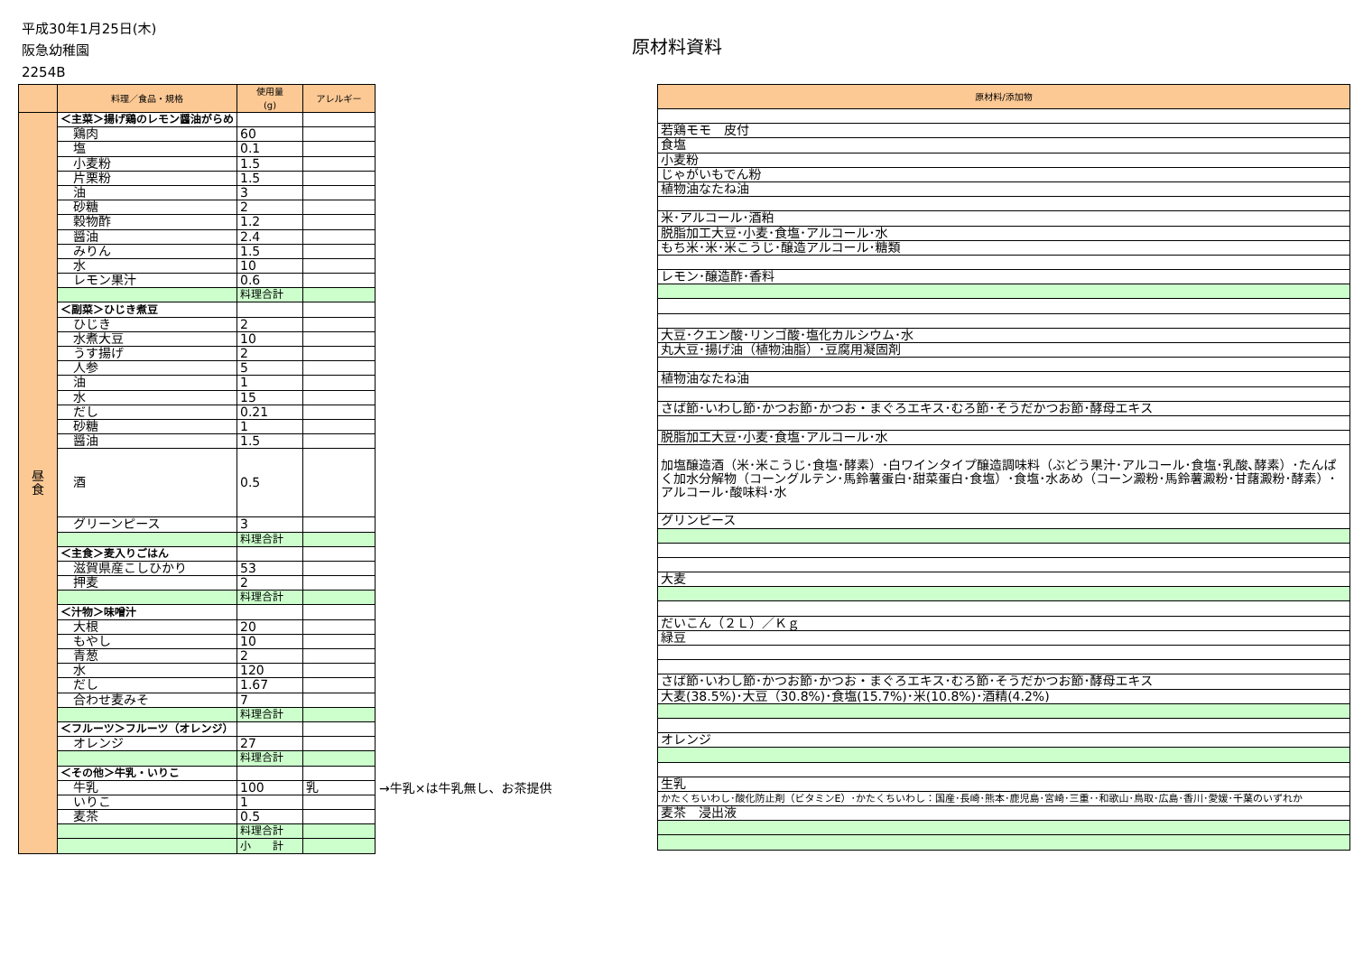平成30年1月25日(木)
阪急幼稚園
2254B
原材料資料
| | 料理／食品・規格 | 使用量 (g) | アレルギー |
| --- | --- | --- | --- |
| 昼 食 | ＜主菜＞揚げ鶏のレモン醤油がらめ | | |
| | 鶏肉 | 60 | |
| | 塩 | 0.1 | |
| | 小麦粉 | 1.5 | |
| | 片栗粉 | 1.5 | |
| | 油 | 3 | |
| | 砂糖 | 2 | |
| | 穀物酢 | 1.2 | |
| | 醤油 | 2.4 | |
| | みりん | 1.5 | |
| | 水 | 10 | |
| | レモン果汁 | 0.6 | |
| | | 料理合計 | |
| | ＜副菜＞ひじき煮豆 | | |
| | ひじき | 2 | |
| | 水煮大豆 | 10 | |
| | うす揚げ | 2 | |
| | 人参 | 5 | |
| | 油 | 1 | |
| | 水 | 15 | |
| | だし | 0.21 | |
| | 砂糖 | 1 | |
| | 醤油 | 1.5 | |
| | 酒 | 0.5 | |
| | グリーンピース | 3 | |
| | | 料理合計 | |
| | ＜主食＞麦入りごはん | | |
| | 滋賀県産こしひかり | 53 | |
| | 押麦 | 2 | |
| | | 料理合計 | |
| | ＜汁物＞味噌汁 | | |
| | 大根 | 20 | |
| | もやし | 10 | |
| | 青葱 | 2 | |
| | 水 | 120 | |
| | だし | 1.67 | |
| | 合わせ麦みそ | 7 | |
| | | 料理合計 | |
| | ＜フルーツ＞フルーツ（オレンジ） | | |
| | オレンジ | 27 | |
| | | 料理合計 | |
| | ＜その他＞牛乳・いりこ | | |
| | 牛乳 | 100 | 乳 |
| | いりこ | 1 | |
| | 麦茶 | 0.5 | |
| | | 料理合計 | |
| | | 小 計 | |
→牛乳×は牛乳無し、お茶提供
| 原材料/添加物 |
| --- |
| 若鶏モモ 皮付 |
| 食塩 |
| 小麦粉 |
| じゃがいもでん粉 |
| 植物油なたね油 |
| 米･アルコール･酒粕 |
| 脱脂加工大豆･小麦･食塩･アルコール･水 |
| もち米･米･米こうじ･醸造アルコール･糖類 |
| レモン･醸造酢･香料 |
| 大豆･クエン酸･リンゴ酸･塩化カルシウム･水 |
| 丸大豆･揚げ油（植物油脂）･豆腐用凝固剤 |
| 植物油なたね油 |
| さば節･いわし節･かつお節･かつお・まぐろエキス･むろ節･そうだかつお節･酵母エキス |
| 脱脂加工大豆･小麦･食塩･アルコール･水 |
| 加塩醸造酒（米･米こうじ･食塩･酵素）･白ワインタイプ醸造調味料（ぶどう果汁･アルコール･食塩･乳酸､酵素）･たんぱく加水分解物（コーングルテン･馬鈴薯蛋白･甜菜蛋白･食塩）･食塩･水あめ（コーン澱粉･馬鈴薯澱粉･甘藷澱粉･酵素）･アルコール･酸味料･水 |
| グリンピース |
| 大麦 |
| だいこん（２Ｌ）／Ｋｇ |
| 緑豆 |
| さば節･いわし節･かつお節･かつお・まぐろエキス･むろ節･そうだかつお節･酵母エキス |
| 大麦(38.5%)･大豆（30.8%)･食塩(15.7%)･米(10.8%)･酒精(4.2%) |
| オレンジ |
| 生乳 |
| かたくちいわし･酸化防止剤（ビタミンE）･かたくちいわし：国産･長崎･熊本･鹿児島･宮崎･三重･･和歌山･鳥取･広島･香川･愛媛･千葉のいずれか |
| 麦茶 浸出液 |